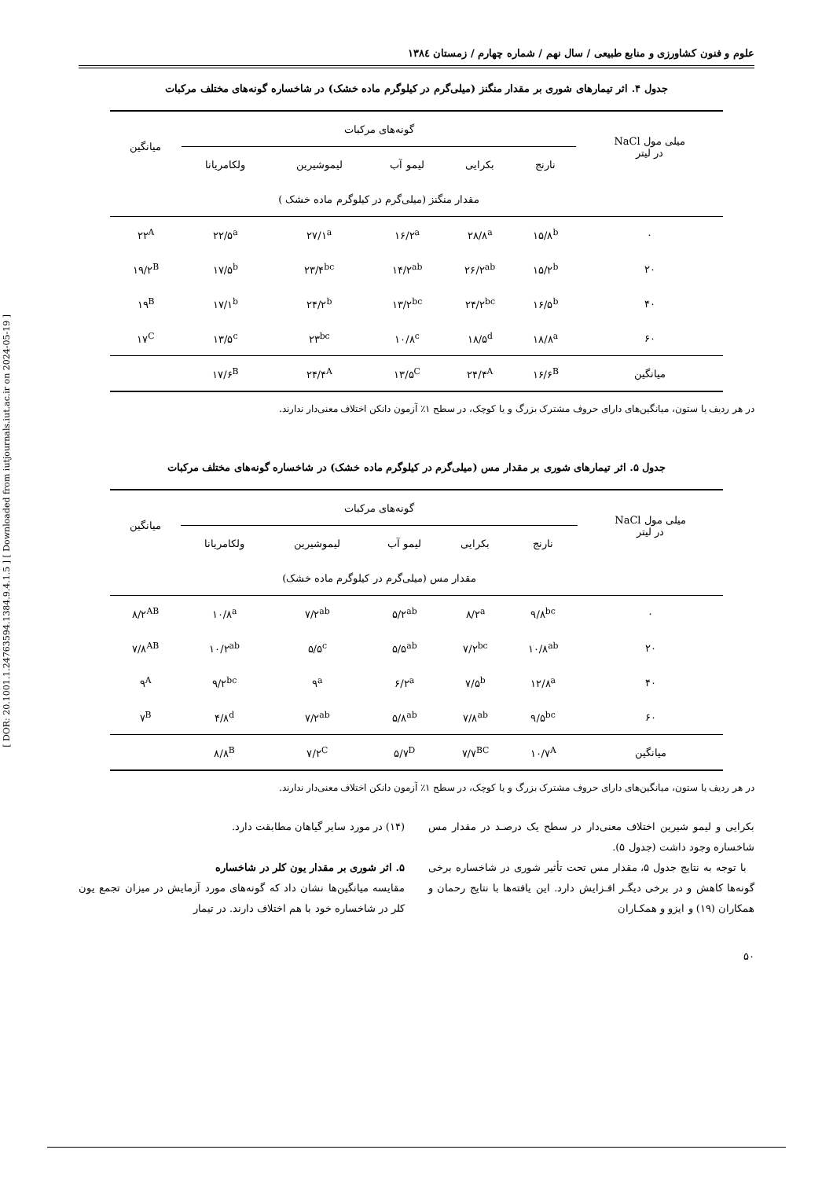[ DOR: 20.1001.1.24763594.1384.9.4.1.5 ] [ Downloaded from iutjournals.iut.ac.ir on 2024-05-19 ]
علوم و فنون کشاورزی و منابع طبیعی / سال نهم / شماره چهارم / زمستان ۱۳۸٤
جدول ۴. اثر تیمارهای شوری بر مقدار منگنز (میلی‌گرم در کیلوگرم ماده خشک) در شاخساره گونه‌های مختلف مرکبات
| میلی مول NaCl در لیتر | گونه‌های مرکبات | | | | | میانگین |
| --- | --- | --- | --- | --- | --- | --- |
| | نارنج | بکرایی | لیمو آب | لیموشیرین | ولکامریانا | |
| | مقدار منگنز (میلی‌گرم در کیلوگرم ماده خشک ) | | | | | |
| ۰ | ۱۵/۸<sup>b</sup> | ۲۸/۸<sup>a</sup> | ۱۶/۲<sup>a</sup> | ۲۷/۱<sup>a</sup> | ۲۲/۵<sup>a</sup> | ۲۲<sup>A</sup> |
| ۲۰ | ۱۵/۲<sup>b</sup> | ۲۶/۲<sup>ab</sup> | ۱۴/۲<sup>ab</sup> | ۲۳/۴<sup>bc</sup> | ۱۷/۵<sup>b</sup> | ۱۹/۲<sup>B</sup> |
| ۴۰ | ۱۶/۵<sup>b</sup> | ۲۴/۲<sup>bc</sup> | ۱۳/۲<sup>bc</sup> | ۲۴/۲<sup>b</sup> | ۱۷/۱<sup>b</sup> | ۱۹<sup>B</sup> |
| ۶۰ | ۱۸/۸<sup>a</sup> | ۱۸/۵<sup>d</sup> | ۱۰/۸<sup>c</sup> | ۲۳<sup>bc</sup> | ۱۳/۵<sup>c</sup> | ۱۷<sup>C</sup> |
| میانگین | ۱۶/۶<sup>B</sup> | ۲۴/۴<sup>A</sup> | ۱۳/۵<sup>C</sup> | ۲۴/۴<sup>A</sup> | ۱۷/۶<sup>B</sup> | |
در هر ردیف یا ستون، میانگین‌های دارای حروف مشترک بزرگ و یا کوچک، در سطح ۱٪ آزمون دانکن اختلاف معنی‌دار ندارند.
جدول ۵. اثر تیمارهای شوری بر مقدار مس (میلی‌گرم در کیلوگرم ماده خشک) در شاخساره گونه‌های مختلف مرکبات
| میلی مول NaCl در لیتر | گونه‌های مرکبات | | | | | میانگین |
| --- | --- | --- | --- | --- | --- | --- |
| | نارنج | بکرایی | لیمو آب | لیموشیرین | ولکامریانا | |
| | مقدار مس (میلی‌گرم در کیلوگرم ماده خشک) | | | | | |
| ۰ | ۹/۸<sup>bc</sup> | ۸/۲<sup>a</sup> | ۵/۲<sup>ab</sup> | ۷/۲<sup>ab</sup> | ۱۰/۸<sup>a</sup> | ۸/۲<sup>AB</sup> |
| ۲۰ | ۱۰/۸<sup>ab</sup> | ۷/۲<sup>bc</sup> | ۵/۵<sup>ab</sup> | ۵/۵<sup>c</sup> | ۱۰/۲<sup>ab</sup> | ۷/۸<sup>AB</sup> |
| ۴۰ | ۱۲/۸<sup>a</sup> | ۷/۵<sup>b</sup> | ۶/۲<sup>a</sup> | ۹<sup>a</sup> | ۹/۲<sup>bc</sup> | ۹<sup>A</sup> |
| ۶۰ | ۹/۵<sup>bc</sup> | ۷/۸<sup>ab</sup> | ۵/۸<sup>ab</sup> | ۷/۲<sup>ab</sup> | ۴/۸<sup>d</sup> | ۷<sup>B</sup> |
| میانگین | ۱۰/۷<sup>A</sup> | ۷/۷<sup>BC</sup> | ۵/۷<sup>D</sup> | ۷/۲<sup>C</sup> | ۸/۸<sup>B</sup> | |
در هر ردیف یا ستون، میانگین‌های دارای حروف مشترک بزرگ و یا کوچک، در سطح ۱٪ آزمون دانکن اختلاف معنی‌دار ندارند.
بکرایی و لیمو شیرین اختلاف معنی‌دار در سطح یک درصـد در مقدار مس شاخساره وجود داشت (جدول ۵).
با توجه به نتایج جدول ۵، مقدار مس تحت تأثیر شوری در شاخساره برخی گونه‌ها کاهش و در برخی دیگـر افـزایش دارد. این یافته‌ها با نتایج رحمان و همکاران (۱۹) و ایزو و همکـاران
(۱۴) در مورد سایر گیاهان مطابقت دارد.
۵. اثر شوری بر مقدار یون کلر در شاخساره
مقایسه میانگین‌ها نشان داد که گونه‌های مورد آزمایش در میزان تجمع یون کلر در شاخساره خود با هم اختلاف دارند. در تیمار
۵۰